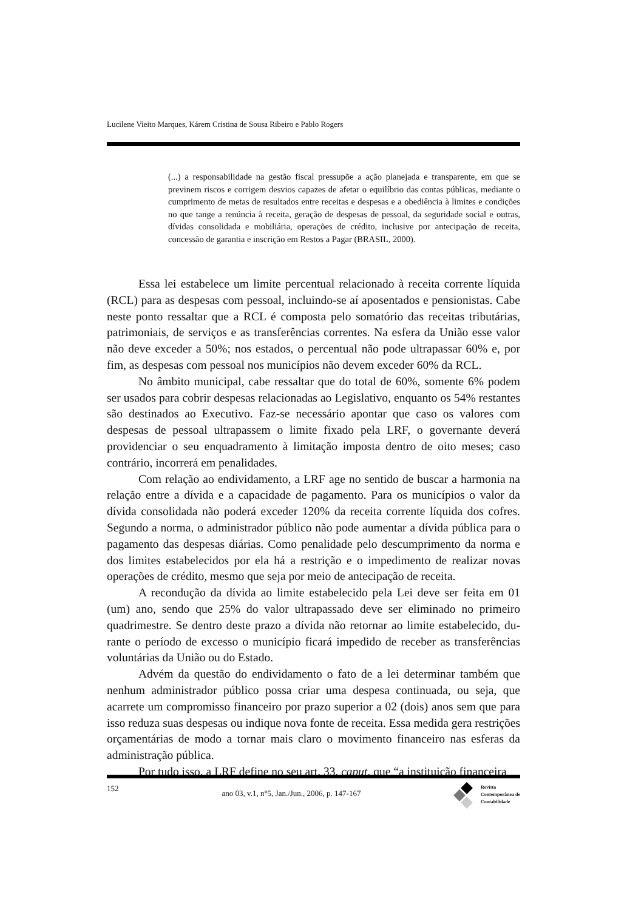Lucilene Vieito Marques, Kárem Cristina de Sousa Ribeiro e Pablo Rogers
(...) a responsabilidade na gestão fiscal pressupõe a ação planejada e transparente, em que se previnem riscos e corrigem desvios capazes de afetar o equilíbrio das contas públicas, mediante o cumprimento de metas de resultados entre receitas e despesas e a obediência à limites e condições no que tange a renúncia à receita, geração de despesas de pessoal, da seguridade social e outras, dívidas consolidada e mobiliária, operações de crédito, inclusive por antecipação de receita, concessão de garantia e inscrição em Restos a Pagar (BRASIL, 2000).
Essa lei estabelece um limite percentual relacionado à receita corrente líquida (RCL) para as despesas com pessoal, incluindo-se aí aposentados e pensionistas. Cabe neste ponto ressaltar que a RCL é composta pelo somatório das receitas tributárias, patrimoniais, de serviços e as transferências correntes. Na esfera da União esse valor não deve exceder a 50%; nos estados, o percentual não pode ultrapassar 60% e, por fim, as despesas com pessoal nos municípios não devem exceder 60% da RCL.
No âmbito municipal, cabe ressaltar que do total de 60%, somente 6% podem ser usados para cobrir despesas relacionadas ao Legislativo, enquanto os 54% restantes são destinados ao Executivo. Faz-se necessário apontar que caso os valores com despesas de pessoal ultrapassem o limite fixado pela LRF, o governante deverá providenciar o seu enquadramento à limitação imposta dentro de oito meses; caso contrário, incorrerá em penalidades.
Com relação ao endividamento, a LRF age no sentido de buscar a harmonia na relação entre a dívida e a capacidade de pagamento. Para os municípios o valor da dívida consolidada não poderá exceder 120% da receita corrente líquida dos cofres. Segundo a norma, o administrador público não pode aumentar a dívida pública para o pagamento das despesas diárias. Como penalidade pelo descumprimento da norma e dos limites estabelecidos por ela há a restrição e o impedimento de realizar novas operações de crédito, mesmo que seja por meio de antecipação de receita.
A recondução da dívida ao limite estabelecido pela Lei deve ser feita em 01 (um) ano, sendo que 25% do valor ultrapassado deve ser eliminado no primeiro quadrimestre. Se dentro deste prazo a dívida não retornar ao limite estabelecido, du-rante o período de excesso o município ficará impedido de receber as transferências voluntárias da União ou do Estado.
Advém da questão do endividamento o fato de a lei determinar também que nenhum administrador público possa criar uma despesa continuada, ou seja, que acarrete um compromisso financeiro por prazo superior a 02 (dois) anos sem que para isso reduza suas despesas ou indique nova fonte de receita. Essa medida gera restrições orçamentárias de modo a tornar mais claro o movimento financeiro nas esferas da administração pública.
Por tudo isso, a LRF define no seu art. 33, caput, que “a instituição financeira
152 ano 03, v.1, n°5, Jan./Jun., 2006, p. 147-167
Revista
Contemporânea de
Contabilidade